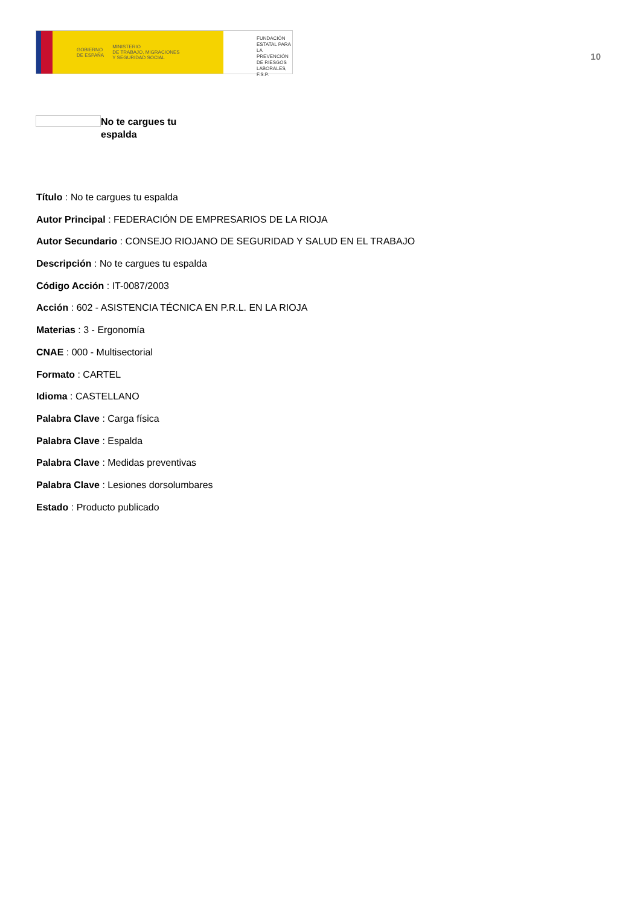GOBIERNO
DE ESPAÑA MINISTERIO
DE TRABAJO, MIGRACIONES
Y SEGURIDAD SOCIAL
FUNDACIÓN
ESTATAL PARA
LA PREVENCIÓN
DE RIESGOS
LABORALES, F.S.P.
10
No te cargues tu espalda
Título : No te cargues tu espalda
Autor Principal : FEDERACIÓN DE EMPRESARIOS DE LA RIOJA
Autor Secundario : CONSEJO RIOJANO DE SEGURIDAD Y SALUD EN EL TRABAJO
Descripción : No te cargues tu espalda
Código Acción : IT-0087/2003
Acción : 602 - ASISTENCIA TÉCNICA EN P.R.L. EN LA RIOJA
Materias : 3 - Ergonomía
CNAE : 000 - Multisectorial
Formato : CARTEL
Idioma : CASTELLANO
Palabra Clave : Carga física
Palabra Clave : Espalda
Palabra Clave : Medidas preventivas
Palabra Clave : Lesiones dorsolumbares
Estado : Producto publicado